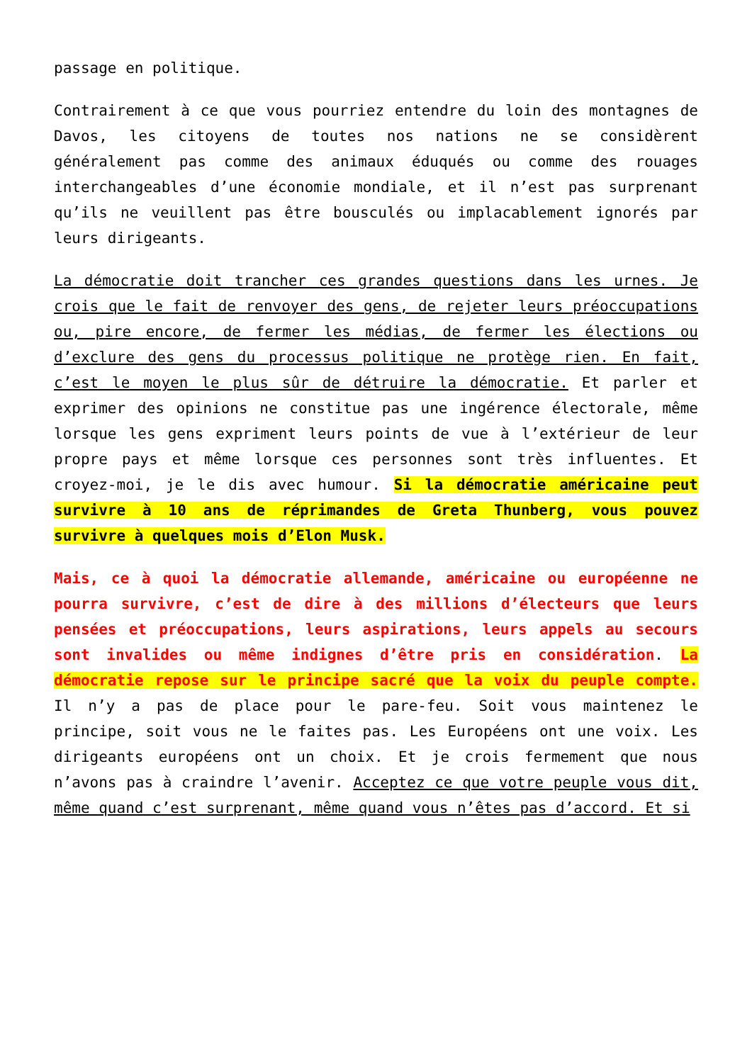passage en politique.
Contrairement à ce que vous pourriez entendre du loin des montagnes de Davos, les citoyens de toutes nos nations ne se considèrent généralement pas comme des animaux éduqués ou comme des rouages interchangeables d’une économie mondiale, et il n’est pas surprenant qu’ils ne veuillent pas être bousculés ou implacablement ignorés par leurs dirigeants.
La démocratie doit trancher ces grandes questions dans les urnes. Je crois que le fait de renvoyer des gens, de rejeter leurs préoccupations ou, pire encore, de fermer les médias, de fermer les élections ou d’exclure des gens du processus politique ne protège rien. En fait, c’est le moyen le plus sûr de détruire la démocratie. Et parler et exprimer des opinions ne constitue pas une ingérence électorale, même lorsque les gens expriment leurs points de vue à l’extérieur de leur propre pays et même lorsque ces personnes sont très influentes. Et croyez-moi, je le dis avec humour. Si la démocratie américaine peut survivre à 10 ans de réprimandes de Greta Thunberg, vous pouvez survivre à quelques mois d’Elon Musk.
Mais, ce à quoi la démocratie allemande, américaine ou européenne ne pourra survivre, c’est de dire à des millions d’électeurs que leurs pensées et préoccupations, leurs aspirations, leurs appels au secours sont invalides ou même indignes d’être pris en considération. La démocratie repose sur le principe sacré que la voix du peuple compte. Il n’y a pas de place pour le pare-feu. Soit vous maintenez le principe, soit vous ne le faites pas. Les Européens ont une voix. Les dirigeants européens ont un choix. Et je crois fermement que nous n’avons pas à craindre l’avenir. Acceptez ce que votre peuple vous dit, même quand c’est surprenant, même quand vous n’êtes pas d’accord. Et si